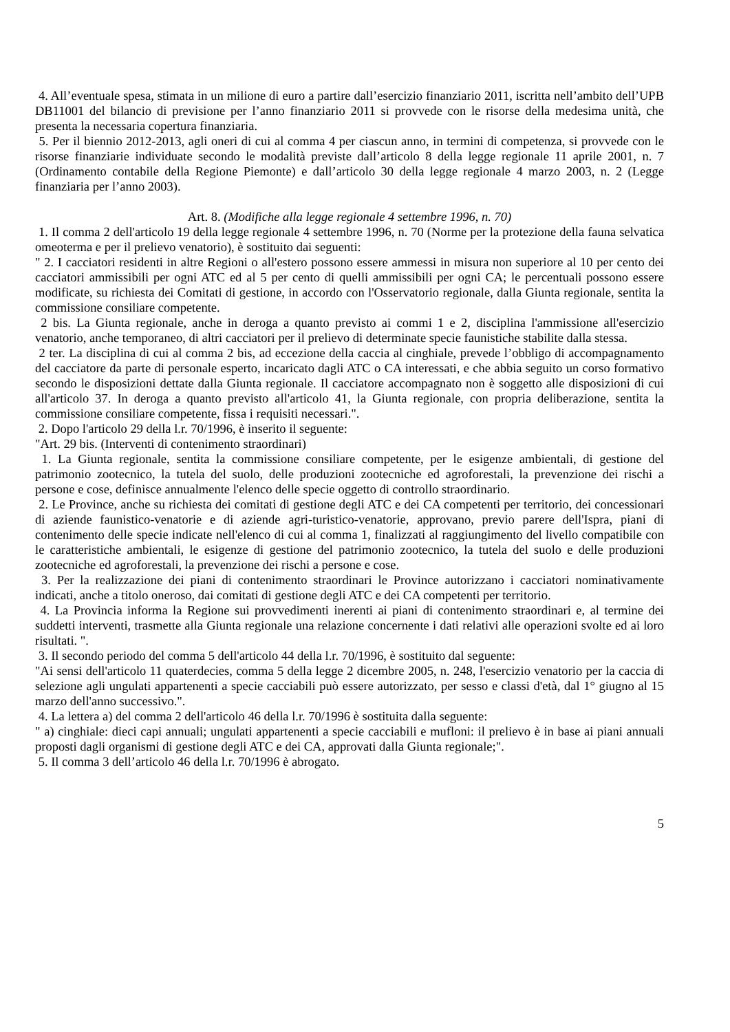4. All’eventuale spesa, stimata in un milione di euro a partire dall’esercizio finanziario 2011, iscritta nell’ambito dell’UPB DB11001 del bilancio di previsione per l’anno finanziario 2011 si provvede con le risorse della medesima unità, che presenta la necessaria copertura finanziaria.
5. Per il biennio 2012-2013, agli oneri di cui al comma 4 per ciascun anno, in termini di competenza, si provvede con le risorse finanziarie individuate secondo le modalità previste dall’articolo 8 della legge regionale 11 aprile 2001, n. 7 (Ordinamento contabile della Regione Piemonte) e dall’articolo 30 della legge regionale 4 marzo 2003, n. 2 (Legge finanziaria per l’anno 2003).
Art. 8. (Modifiche alla legge regionale 4 settembre 1996, n. 70)
1. Il comma 2 dell'articolo 19 della legge regionale 4 settembre 1996, n. 70 (Norme per la protezione della fauna selvatica omeoterma e per il prelievo venatorio), è sostituito dai seguenti:
" 2. I cacciatori residenti in altre Regioni o all'estero possono essere ammessi in misura non superiore al 10 per cento dei cacciatori ammissibili per ogni ATC ed al 5 per cento di quelli ammissibili per ogni CA; le percentuali possono essere modificate, su richiesta dei Comitati di gestione, in accordo con l'Osservatorio regionale, dalla Giunta regionale, sentita la commissione consiliare competente.
2 bis. La Giunta regionale, anche in deroga a quanto previsto ai commi 1 e 2, disciplina l'ammissione all'esercizio venatorio, anche temporaneo, di altri cacciatori per il prelievo di determinate specie faunistiche stabilite dalla stessa.
2 ter. La disciplina di cui al comma 2 bis, ad eccezione della caccia al cinghiale, prevede l’obbligo di accompagnamento del cacciatore da parte di personale esperto, incaricato dagli ATC o CA interessati, e che abbia seguito un corso formativo secondo le disposizioni dettate dalla Giunta regionale. Il cacciatore accompagnato non è soggetto alle disposizioni di cui all'articolo 37. In deroga a quanto previsto all'articolo 41, la Giunta regionale, con propria deliberazione, sentita la commissione consiliare competente, fissa i requisiti necessari.".
2. Dopo l'articolo 29 della l.r. 70/1996, è inserito il seguente:
"Art. 29 bis. (Interventi di contenimento straordinari)
1. La Giunta regionale, sentita la commissione consiliare competente, per le esigenze ambientali, di gestione del patrimonio zootecnico, la tutela del suolo, delle produzioni zootecniche ed agroforestali, la prevenzione dei rischi a persone e cose, definisce annualmente l'elenco delle specie oggetto di controllo straordinario.
2. Le Province, anche su richiesta dei comitati di gestione degli ATC e dei CA competenti per territorio, dei concessionari di aziende faunistico-venatorie e di aziende agri-turistico-venatorie, approvano, previo parere dell'Ispra, piani di contenimento delle specie indicate nell'elenco di cui al comma 1, finalizzati al raggiungimento del livello compatibile con le caratteristiche ambientali, le esigenze di gestione del patrimonio zootecnico, la tutela del suolo e delle produzioni zootecniche ed agroforestali, la prevenzione dei rischi a persone e cose.
3. Per la realizzazione dei piani di contenimento straordinari le Province autorizzano i cacciatori nominativamente indicati, anche a titolo oneroso, dai comitati di gestione degli ATC e dei CA competenti per territorio.
4. La Provincia informa la Regione sui provvedimenti inerenti ai piani di contenimento straordinari e, al termine dei suddetti interventi, trasmette alla Giunta regionale una relazione concernente i dati relativi alle operazioni svolte ed ai loro risultati. ".
3. Il secondo periodo del comma 5 dell'articolo 44 della l.r. 70/1996, è sostituito dal seguente:
"Ai sensi dell'articolo 11 quaterdecies, comma 5 della legge 2 dicembre 2005, n. 248, l'esercizio venatorio per la caccia di selezione agli ungulati appartenenti a specie cacciabili può essere autorizzato, per sesso e classi d'età, dal 1° giugno al 15 marzo dell'anno successivo.".
4. La lettera a) del comma 2 dell'articolo 46 della l.r. 70/1996 è sostituita dalla seguente:
" a) cinghiale: dieci capi annuali; ungulati appartenenti a specie cacciabili e mufloni: il prelievo è in base ai piani annuali proposti dagli organismi di gestione degli ATC e dei CA, approvati dalla Giunta regionale;".
5. Il comma 3 dell’articolo 46 della l.r. 70/1996 è abrogato.
5